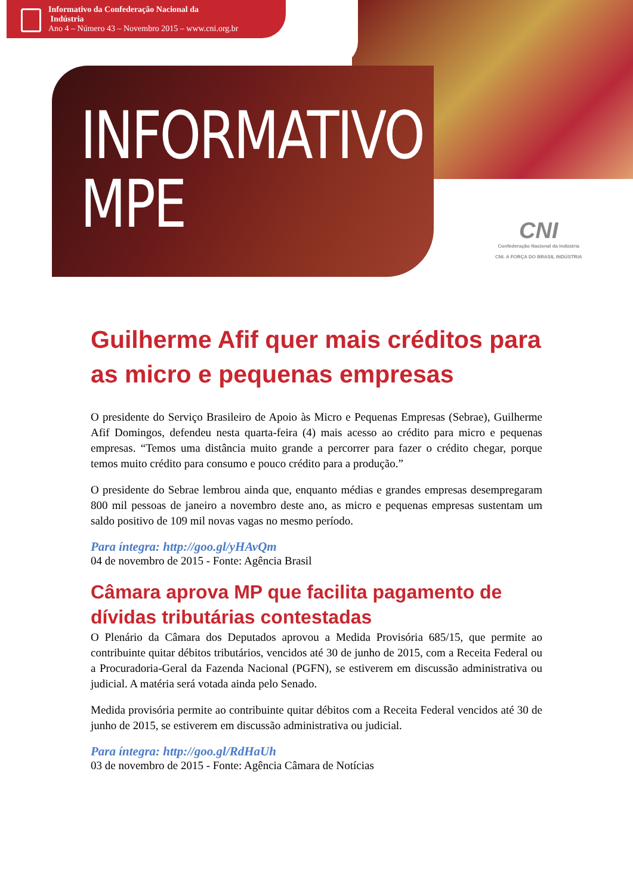Informativo da Confederação Nacional da
Indústria
Ano 4 – Número 43 – Novembro 2015 – www.cni.org.br
INFORMATIVO
MPE
CNI
Confederação Nacional da Indústria
CNI. A FORÇA DO BRASIL INDÚSTRIA
Guilherme Afif quer mais créditos para as micro e pequenas empresas
O presidente do Serviço Brasileiro de Apoio às Micro e Pequenas Empresas (Sebrae), Guilherme Afif Domingos, defendeu nesta quarta-feira (4) mais acesso ao crédito para micro e pequenas empresas. “Temos uma distância muito grande a percorrer para fazer o crédito chegar, porque temos muito crédito para consumo e pouco crédito para a produção.”
O presidente do Sebrae lembrou ainda que, enquanto médias e grandes empresas desempregaram 800 mil pessoas de janeiro a novembro deste ano, as micro e pequenas empresas sustentam um saldo positivo de 109 mil novas vagas no mesmo período.
Para íntegra: http://goo.gl/yHAvQm
04 de novembro de 2015 - Fonte: Agência Brasil
Câmara aprova MP que facilita pagamento de dívidas tributárias contestadas
O Plenário da Câmara dos Deputados aprovou a Medida Provisória 685/15, que permite ao contribuinte quitar débitos tributários, vencidos até 30 de junho de 2015, com a Receita Federal ou a Procuradoria-Geral da Fazenda Nacional (PGFN), se estiverem em discussão administrativa ou judicial. A matéria será votada ainda pelo Senado.
Medida provisória permite ao contribuinte quitar débitos com a Receita Federal vencidos até 30 de junho de 2015, se estiverem em discussão administrativa ou judicial.
Para íntegra: http://goo.gl/RdHaUh
03 de novembro de 2015 - Fonte: Agência Câmara de Notícias